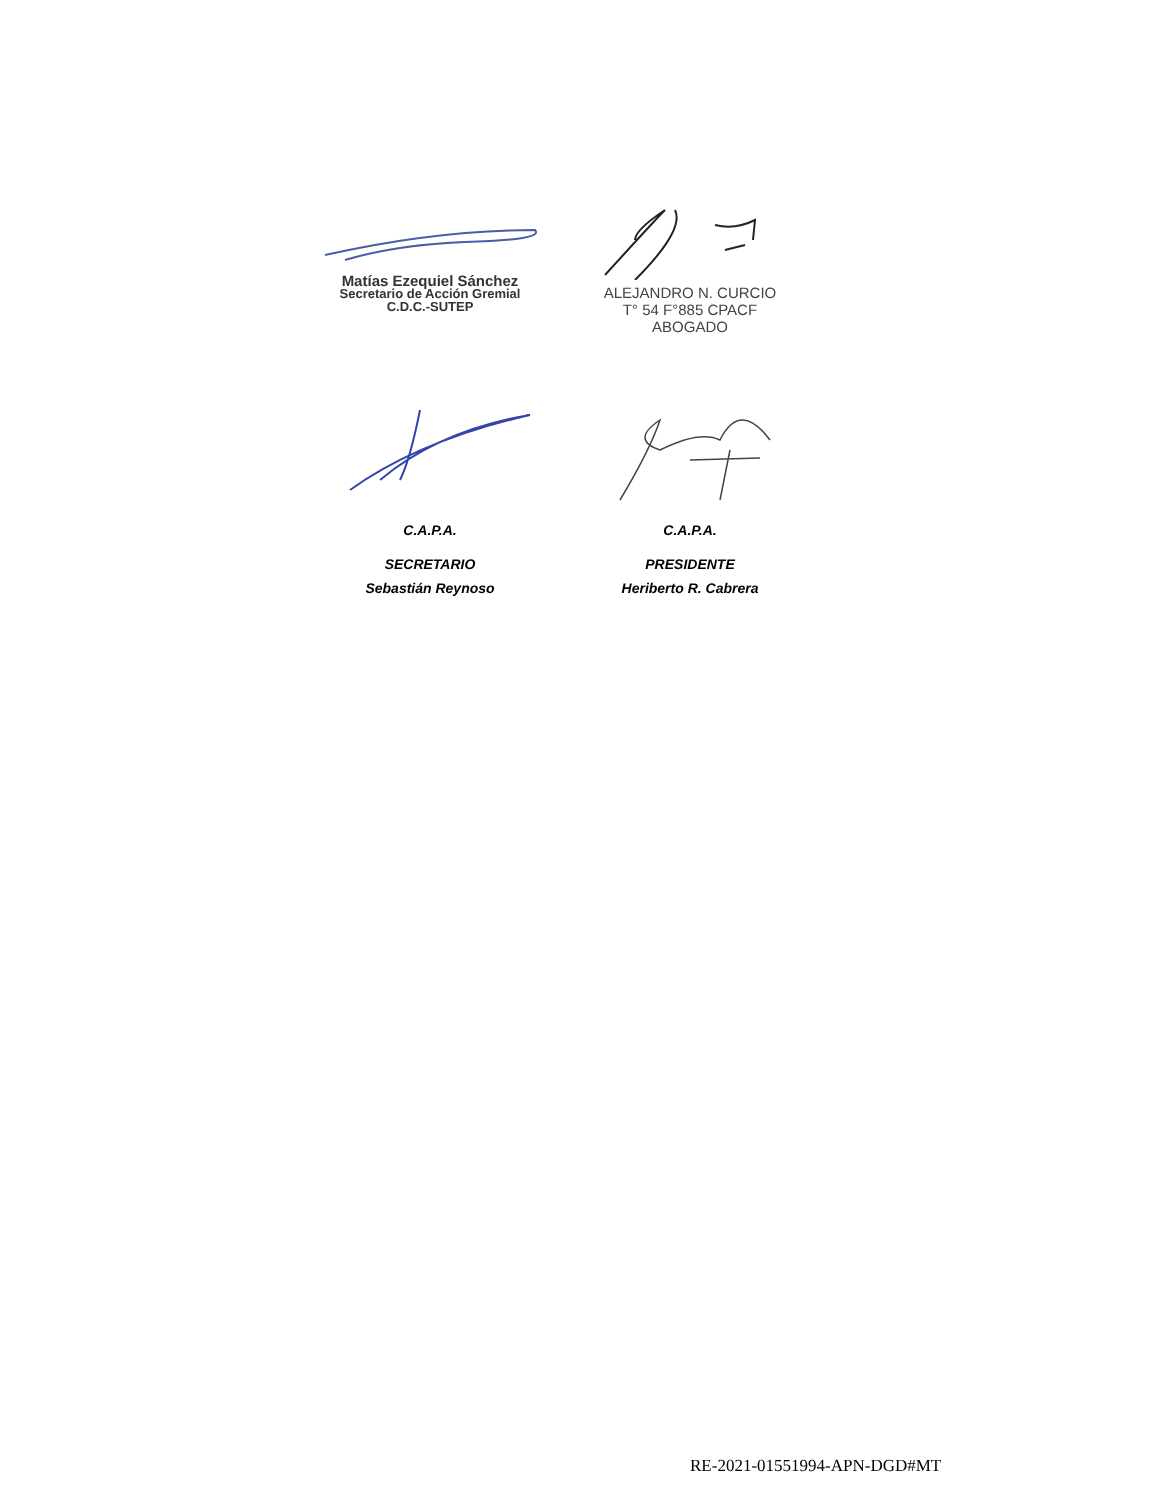Matías Ezequiel Sánchez
Secretario de Acción Gremial
C.D.C.-SUTEP
ALEJANDRO N. CURCIO
T° 54 F°885 CPACF
ABOGADO
C.A.P.A.
SECRETARIO
Sebastián Reynoso
C.A.P.A.
PRESIDENTE
Heriberto R. Cabrera
RE-2021-01551994-APN-DGD#MT